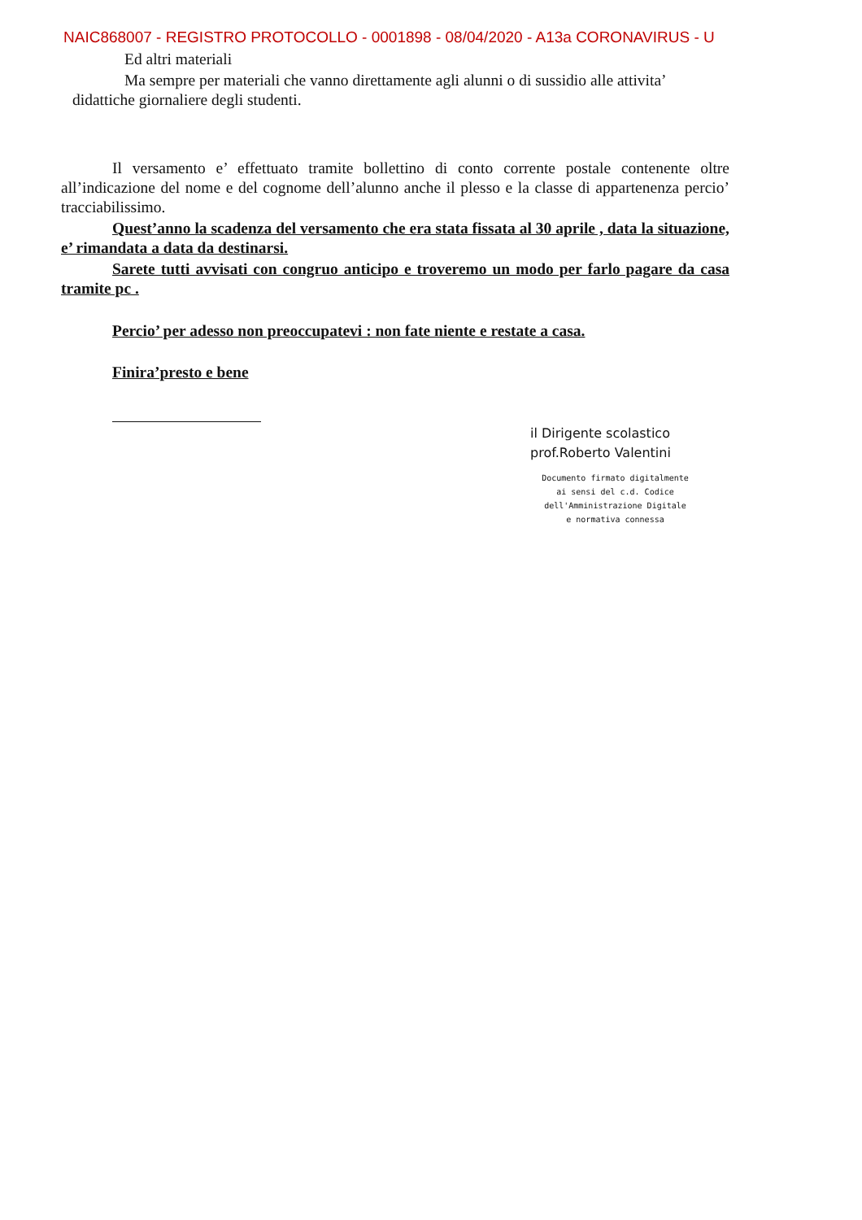NAIC868007 - REGISTRO PROTOCOLLO - 0001898 - 08/04/2020 - A13a CORONAVIRUS - U
Ed altri materiali
Ma sempre per materiali che vanno direttamente agli alunni o di sussidio alle attivita’
didattiche giornaliere degli studenti.
Il versamento e’ effettuato tramite bollettino di conto corrente postale contenente oltre all’indicazione del nome e del cognome dell’alunno anche il plesso e la classe di appartenenza percio’ tracciabilissimo.
Quest’anno la scadenza del versamento che era stata fissata al 30 aprile , data la situazione, e’ rimandata a data da destinarsi.
Sarete tutti avvisati con congruo anticipo e troveremo un modo per farlo pagare da casa tramite pc .
Percio’ per adesso non preoccupatevi : non fate niente e restate a casa.
Finira’presto e bene
il Dirigente scolastico
prof.Roberto Valentini
Documento firmato digitalmente ai sensi del c.d. Codice dell'Amministrazione Digitale e normativa connessa